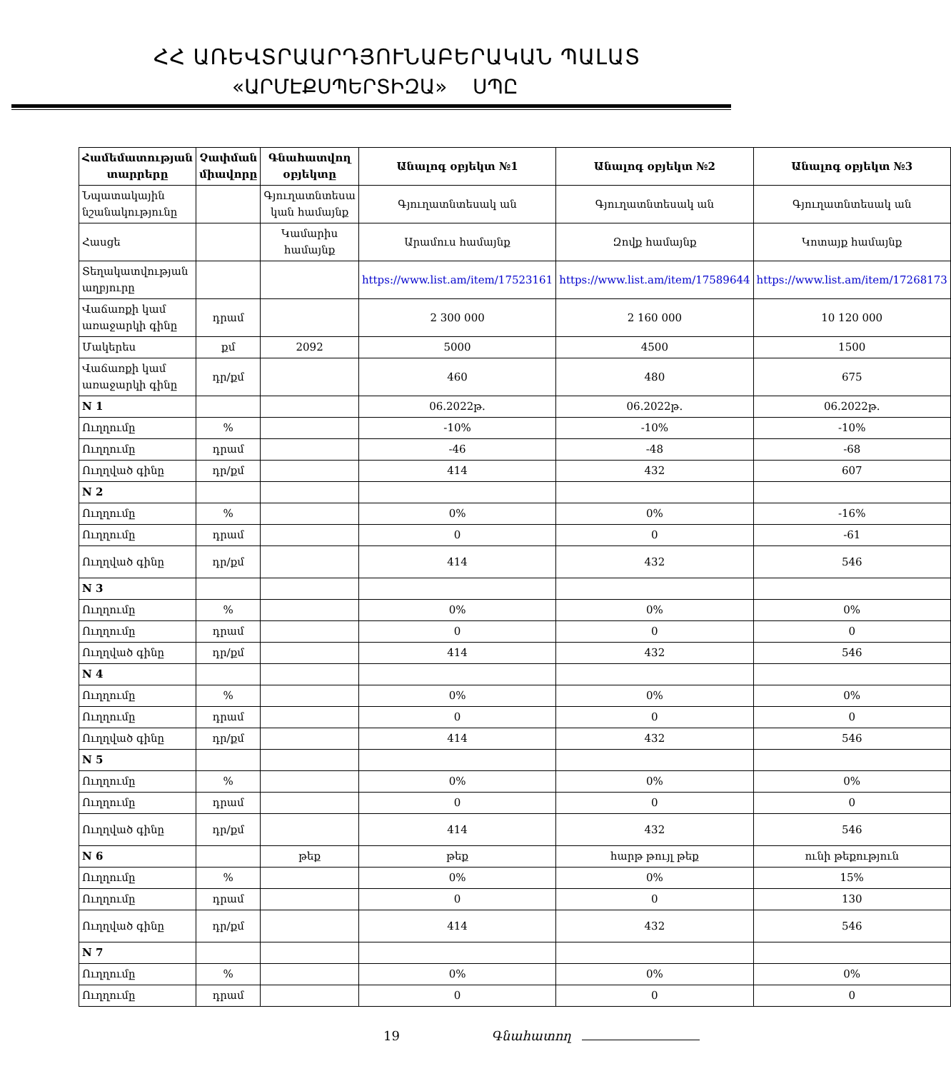ՀՀ ԱՌԵՎՏՐԱԱՐԴՅՈՒՆԱԲԵՐԱԿԱՆ ՊԱԼԱՏ
«ԱՐՄԷՔՍՊԵՐՏԻԶԱ» ՍՊԸ
| Համեմատության տարրերը | Չափման միավորը | Գնահատվող օբյեկտը | Անալոգ օբյեկտ №1 | Անալոգ օբյեկտ №2 | Անալոգ օբյեկտ №3 |
| --- | --- | --- | --- | --- | --- |
| Նպատակային նշանակությունը | | Գյուղատնտեսա կան համայնք | Գյուղատնտեսակ ան | Գյուղատնտեսակ ան | Գյուղատնտեսակ ան |
| Հասցե | | Կամարիս համայնք | Արամուս համայնք | Զովք համայնք | Կոտայք համայնք |
| Տեղակատվության աղբյուրը | | | https://www.list.am/item/17523161 | https://www.list.am/item/17589644 | https://www.list.am/item/17268173 |
| Վաճառքի կամ առաջարկի գինը | դրամ | | 2 300 000 | 2 160 000 | 10 120 000 |
| Մակերես | քմ | 2092 | 5000 | 4500 | 1500 |
| Վաճառքի կամ առաջարկի գինը | դր/քմ | | 460 | 480 | 675 |
| N 1 | | | 06.2022թ. | 06.2022թ. | 06.2022թ. |
| Ուղղումը | % | | -10% | -10% | -10% |
| Ուղղումը | դրամ | | -46 | -48 | -68 |
| Ուղղված գինը | դր/քմ | | 414 | 432 | 607 |
| N 2 | | | | | |
| Ուղղումը | % | | 0% | 0% | -16% |
| Ուղղումը | դրամ | | 0 | 0 | -61 |
| Ուղղված գինը | դր/քմ | | 414 | 432 | 546 |
| N 3 | | | | | |
| Ուղղումը | % | | 0% | 0% | 0% |
| Ուղղումը | դրամ | | 0 | 0 | 0 |
| Ուղղված գինը | դր/քմ | | 414 | 432 | 546 |
| N 4 | | | | | |
| Ուղղումը | % | | 0% | 0% | 0% |
| Ուղղումը | դրամ | | 0 | 0 | 0 |
| Ուղղված գինը | դր/քմ | | 414 | 432 | 546 |
| N 5 | | | | | |
| Ուղղումը | % | | 0% | 0% | 0% |
| Ուղղումը | դրամ | | 0 | 0 | 0 |
| Ուղղված գինը | դր/քմ | | 414 | 432 | 546 |
| N 6 | | թեք | թեք | հարթ թույլ թեք | ունի թեքություն |
| Ուղղումը | % | | 0% | 0% | 15% |
| Ուղղումը | դրամ | | 0 | 0 | 130 |
| Ուղղված գինը | դր/քմ | | 414 | 432 | 546 |
| N 7 | | | | | |
| Ուղղումը | % | | 0% | 0% | 0% |
| Ուղղումը | դրամ | | 0 | 0 | 0 |
19 Գնահատող